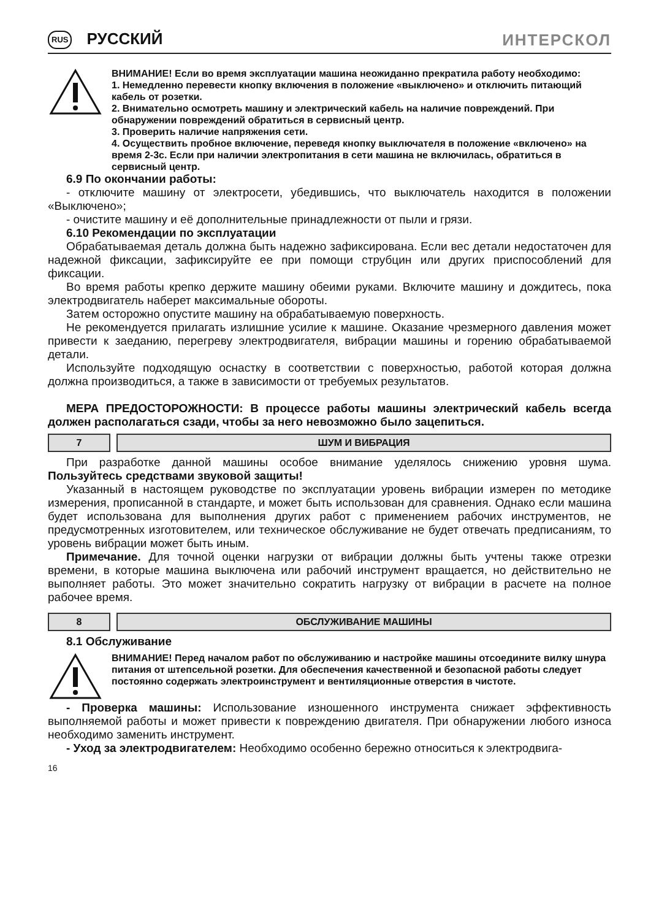RUS РУССКИЙ ИНТЕРСКОЛ
ВНИМАНИЕ! Если во время эксплуатации машина неожиданно прекратила работу необходимо:
1. Немедленно перевести кнопку включения в положение «выключено» и отключить питающий кабель от розетки.
2. Внимательно осмотреть машину и электрический кабель на наличие повреждений. При обнаружении повреждений обратиться в сервисный центр.
3. Проверить наличие напряжения сети.
4. Осуществить пробное включение, переведя кнопку выключателя в положение «включено» на время 2-3с. Если при наличии электропитания в сети машина не включилась, обратиться в сервисный центр.
6.9 По окончании работы:
- отключите машину от электросети, убедившись, что выключатель находится в положении «Выключено»;
- очистите машину и её дополнительные принадлежности от пыли и грязи.
6.10 Рекомендации по эксплуатации
Обрабатываемая деталь должна быть надежно зафиксирована. Если вес детали недостаточен для надежной фиксации, зафиксируйте ее при помощи струбцин или других приспособлений для фиксации.
Во время работы крепко держите машину обеими руками. Включите машину и дождитесь, пока электродвигатель наберет максимальные обороты.
Затем осторожно опустите машину на обрабатываемую поверхность.
Не рекомендуется прилагать излишние усилие к машине. Оказание чрезмерного давления может привести к заеданию, перегреву электродвигателя, вибрации машины и горению обрабатываемой детали.
Используйте подходящую оснастку в соответствии с поверхностью, работой которая должна должна производиться, а также в зависимости от требуемых результатов.
МЕРА ПРЕДОСТОРОЖНОСТИ: В процессе работы машины электрический кабель всегда должен располагаться сзади, чтобы за него невозможно было зацепиться.
7 ШУМ И ВИБРАЦИЯ
При разработке данной машины особое внимание уделялось снижению уровня шума. Пользуйтесь средствами звуковой защиты!
Указанный в настоящем руководстве по эксплуатации уровень вибрации измерен по методике измерения, прописанной в стандарте, и может быть использован для сравнения. Однако если машина будет использована для выполнения других работ с применением рабочих инструментов, не предусмотренных изготовителем, или техническое обслуживание не будет отвечать предписаниям, то уровень вибрации может быть иным.
Примечание. Для точной оценки нагрузки от вибрации должны быть учтены также отрезки времени, в которые машина выключена или рабочий инструмент вращается, но действительно не выполняет работы. Это может значительно сократить нагрузку от вибрации в расчете на полное рабочее время.
8 ОБСЛУЖИВАНИЕ МАШИНЫ
8.1 Обслуживание
ВНИМАНИЕ! Перед началом работ по обслуживанию и настройке машины отсоедините вилку шнура питания от штепсельной розетки. Для обеспечения качественной и безопасной работы следует постоянно содержать электроинструмент и вентиляционные отверстия в чистоте.
- Проверка машины: Использование изношенного инструмента снижает эффективность выполняемой работы и может привести к повреждению двигателя. При обнаружении любого износа необходимо заменить инструмент.
- Уход за электродвигателем: Необходимо особенно бережно относиться к электродвига-
16